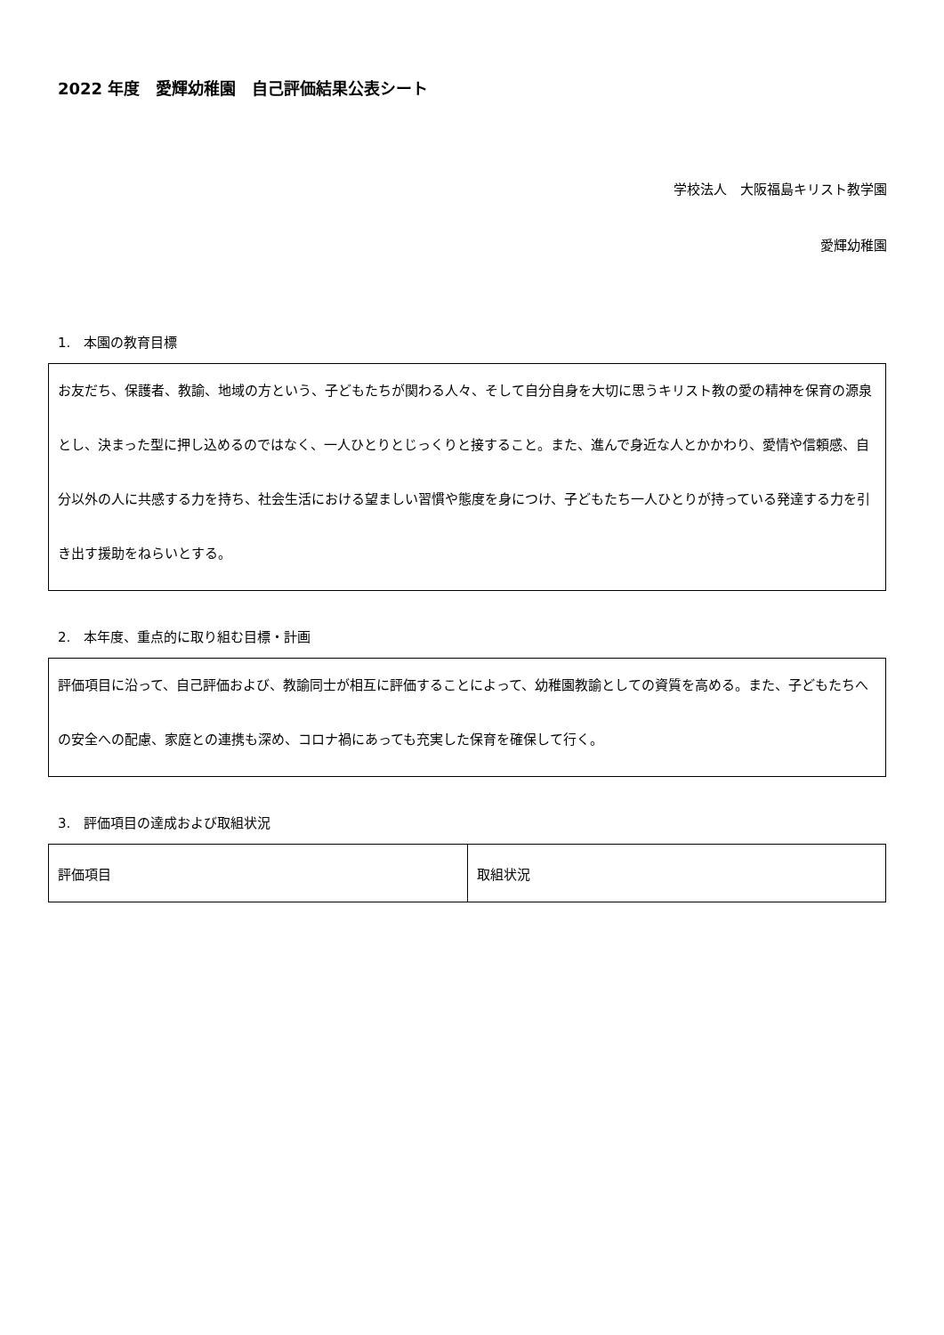2022 年度　愛輝幼稚園　自己評価結果公表シート
学校法人　大阪福島キリスト教学園
愛輝幼稚園
1.　本園の教育目標
お友だち、保護者、教諭、地域の方という、子どもたちが関わる人々、そして自分自身を大切に思うキリスト教の愛の精神を保育の源泉とし、決まった型に押し込めるのではなく、一人ひとりとじっくりと接すること。また、進んで身近な人とかかわり、愛情や信頼感、自分以外の人に共感する力を持ち、社会生活における望ましい習慣や態度を身につけ、子どもたち一人ひとりが持っている発達する力を引き出す援助をねらいとする。
2.　本年度、重点的に取り組む目標・計画
評価項目に沿って、自己評価および、教諭同士が相互に評価することによって、幼稚園教諭としての資質を高める。また、子どもたちへの安全への配慮、家庭との連携も深め、コロナ禍にあっても充実した保育を確保して行く。
3.　評価項目の達成および取組状況
| 評価項目 | 取組状況 |